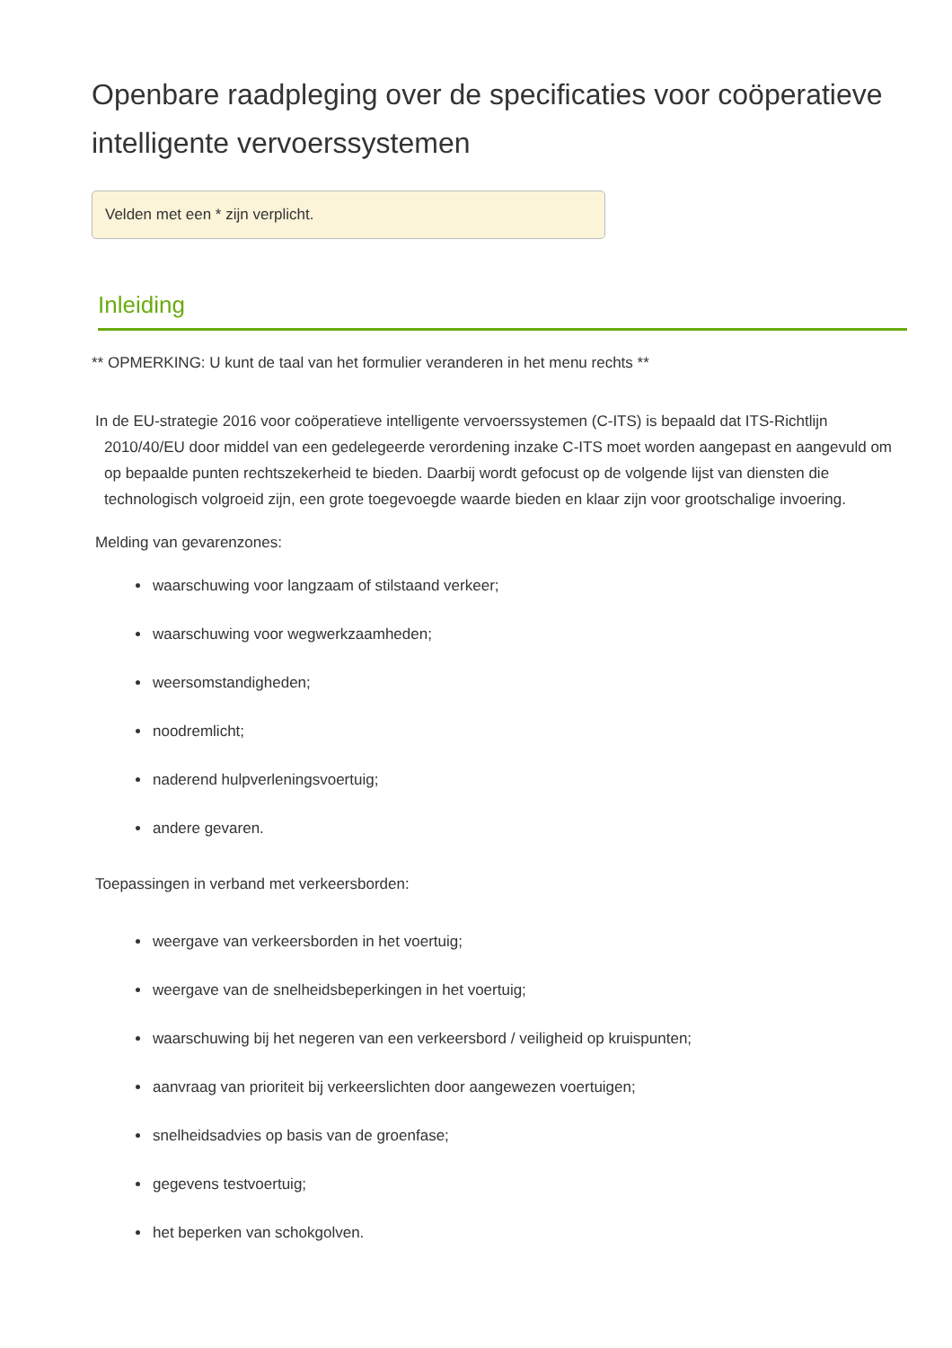Openbare raadpleging over de specificaties voor coöperatieve intelligente vervoerssystemen
Velden met een * zijn verplicht.
Inleiding
** OPMERKING: U kunt de taal van het formulier veranderen in het menu rechts **
In de EU-strategie 2016 voor coöperatieve intelligente vervoerssystemen (C-ITS) is bepaald dat ITS-Richtlijn 2010/40/EU door middel van een gedelegeerde verordening inzake C-ITS moet worden aangepast en aangevuld om op bepaalde punten rechtszekerheid te bieden. Daarbij wordt gefocust op de volgende lijst van diensten die technologisch volgroeid zijn, een grote toegevoegde waarde bieden en klaar zijn voor grootschalige invoering.
Melding van gevarenzones:
waarschuwing voor langzaam of stilstaand verkeer;
waarschuwing voor wegwerkzaamheden;
weersomstandigheden;
noodremlicht;
naderend hulpverleningsvoertuig;
andere gevaren.
Toepassingen in verband met verkeersborden:
weergave van verkeersborden in het voertuig;
weergave van de snelheidsbeperkingen in het voertuig;
waarschuwing bij het negeren van een verkeersbord / veiligheid op kruispunten;
aanvraag van prioriteit bij verkeerslichten door aangewezen voertuigen;
snelheidsadvies op basis van de groenfase;
gegevens testvoertuig;
het beperken van schokgolven.